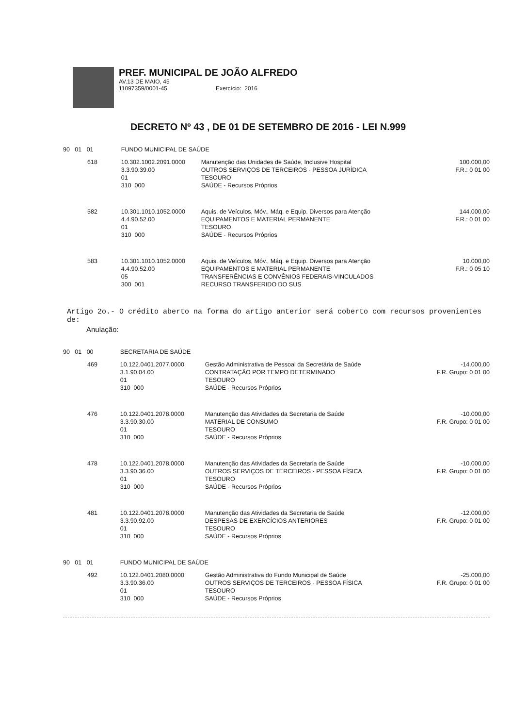PREF. MUNICIPAL DE JOÃO ALFREDO
AV.13 DE MAIO, 45
11097359/0001-45 Exercício: 2016
DECRETO Nº 43 , DE 01 DE SETEMBRO DE 2016 - LEI N.999
| 90 01 01 | | FUNDO MUNICIPAL DE SAÚDE | | |
| | 618 | 10.302.1002.2091.0000 3.3.90.39.00 01 310 000 | Manutenção das Unidades de Saúde, Inclusive Hospital OUTROS SERVIÇOS DE TERCEIROS - PESSOA JURÍDICA TESOURO SAÚDE - Recursos Próprios | 100.000,00 F.R.: 0 01 00 |
| | 582 | 10.301.1010.1052.0000 4.4.90.52.00 01 310 000 | Aquis. de Veículos, Móv., Máq. e Equip. Diversos para Atenção EQUIPAMENTOS E MATERIAL PERMANENTE TESOURO SAÚDE - Recursos Próprios | 144.000,00 F.R.: 0 01 00 |
| | 583 | 10.301.1010.1052.0000 4.4.90.52.00 05 300 001 | Aquis. de Veículos, Móv., Máq. e Equip. Diversos para Atenção EQUIPAMENTOS E MATERIAL PERMANENTE TRANSFERÊNCIAS E CONVÊNIOS FEDERAIS-VINCULADOS RECURSO TRANSFERIDO DO SUS | 10.000,00 F.R.: 0 05 10 |
Artigo 2o.- O crédito aberto na forma do artigo anterior será coberto com recursos provenientes de:
Anulação:
| 90 01 00 | | SECRETARIA DE SAÚDE | | |
| | 469 | 10.122.0401.2077.0000 3.1.90.04.00 01 310 000 | Gestão Administrativa de Pessoal da Secretária de Saúde CONTRATAÇÃO POR TEMPO DETERMINADO TESOURO SAÚDE - Recursos Próprios | -14.000,00 F.R. Grupo: 0 01 00 |
| | 476 | 10.122.0401.2078.0000 3.3.90.30.00 01 310 000 | Manutenção das Atividades da Secretaria de Saúde MATERIAL DE CONSUMO TESOURO SAÚDE - Recursos Próprios | -10.000,00 F.R. Grupo: 0 01 00 |
| | 478 | 10.122.0401.2078.0000 3.3.90.36.00 01 310 000 | Manutenção das Atividades da Secretaria de Saúde OUTROS SERVIÇOS DE TERCEIROS - PESSOA FÍSICA TESOURO SAÚDE - Recursos Próprios | -10.000,00 F.R. Grupo: 0 01 00 |
| | 481 | 10.122.0401.2078.0000 3.3.90.92.00 01 310 000 | Manutenção das Atividades da Secretaria de Saúde DESPESAS DE EXERCÍCIOS ANTERIORES TESOURO SAÚDE - Recursos Próprios | -12.000,00 F.R. Grupo: 0 01 00 |
| 90 01 01 | | FUNDO MUNICIPAL DE SAÚDE | | |
| | 492 | 10.122.0401.2080.0000 3.3.90.36.00 01 310 000 | Gestão Administrativa do Fundo Municipal de Saúde OUTROS SERVIÇOS DE TERCEIROS - PESSOA FÍSICA TESOURO SAÚDE - Recursos Próprios | -25.000,00 F.R. Grupo: 0 01 00 |